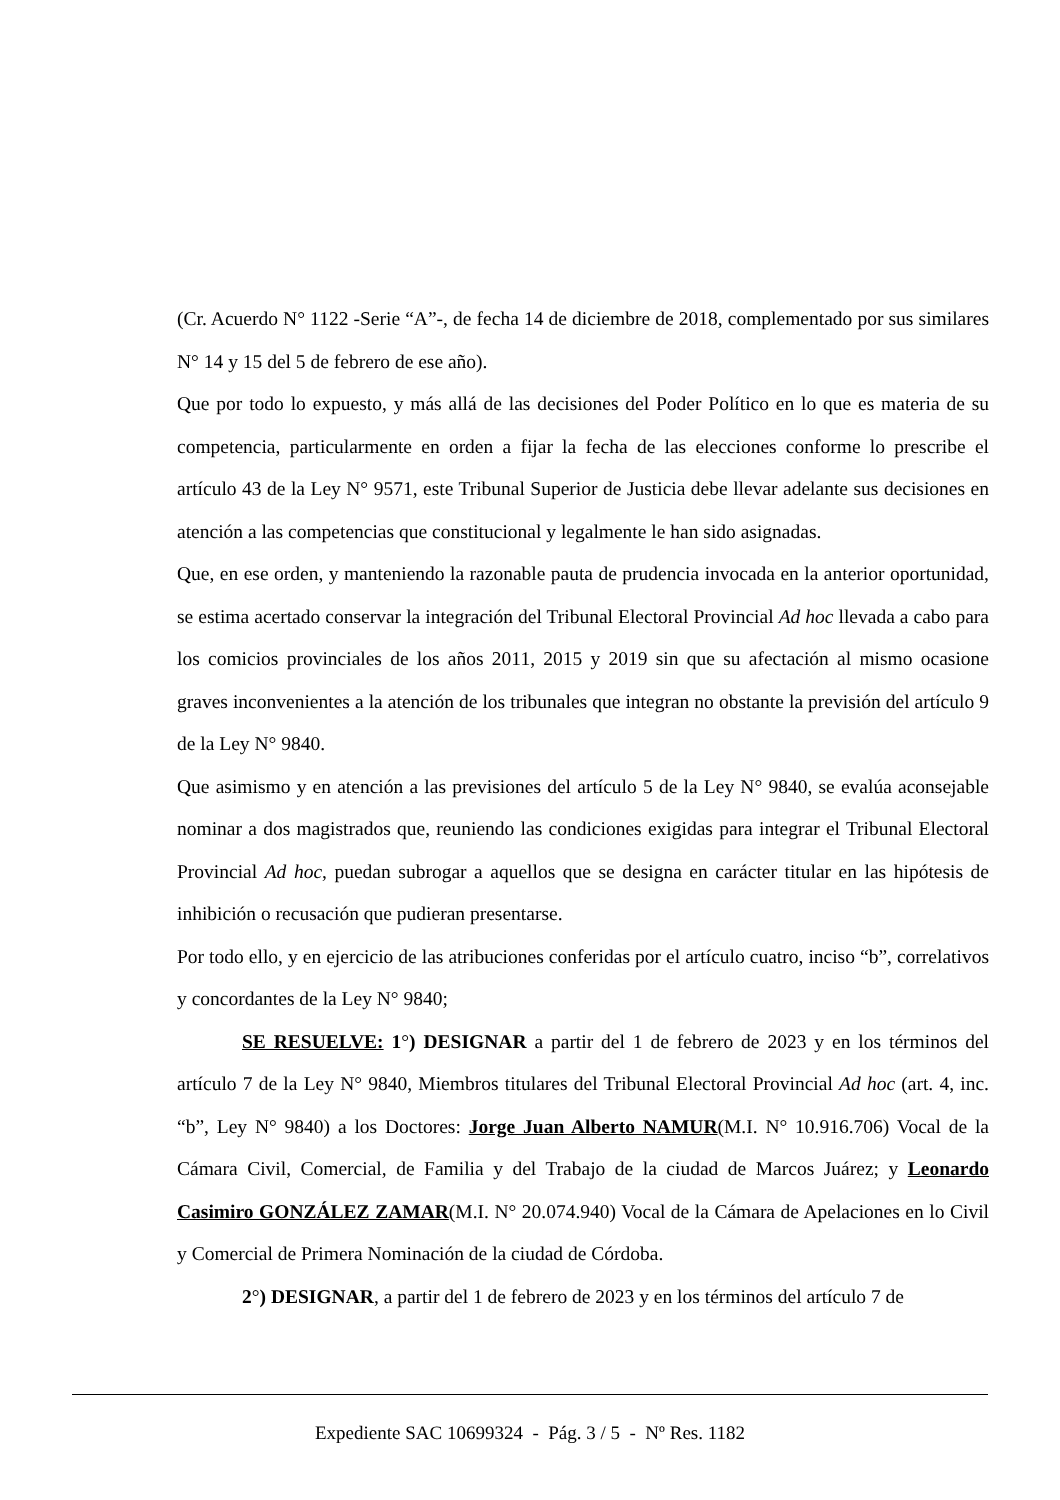(Cr. Acuerdo N° 1122 -Serie “A”-, de fecha 14 de diciembre de 2018, complementado por sus similares N° 14 y 15 del 5 de febrero de ese año).
Que por todo lo expuesto, y más allá de las decisiones del Poder Político en lo que es materia de su competencia, particularmente en orden a fijar la fecha de las elecciones conforme lo prescribe el artículo 43 de la Ley N° 9571, este Tribunal Superior de Justicia debe llevar adelante sus decisiones en atención a las competencias que constitucional y legalmente le han sido asignadas.
Que, en ese orden, y manteniendo la razonable pauta de prudencia invocada en la anterior oportunidad, se estima acertado conservar la integración del Tribunal Electoral Provincial Ad hoc llevada a cabo para los comicios provinciales de los años 2011, 2015 y 2019 sin que su afectación al mismo ocasione graves inconvenientes a la atención de los tribunales que integran no obstante la previsión del artículo 9 de la Ley N° 9840.
Que asimismo y en atención a las previsiones del artículo 5 de la Ley N° 9840, se evalúa aconsejable nominar a dos magistrados que, reuniendo las condiciones exigidas para integrar el Tribunal Electoral Provincial Ad hoc, puedan subrogar a aquellos que se designa en carácter titular en las hipótesis de inhibición o recusación que pudieran presentarse.
Por todo ello, y en ejercicio de las atribuciones conferidas por el artículo cuatro, inciso “b”, correlativos y concordantes de la Ley N° 9840;
SE RESUELVE: 1°) DESIGNAR a partir del 1 de febrero de 2023 y en los términos del artículo 7 de la Ley N° 9840, Miembros titulares del Tribunal Electoral Provincial Ad hoc (art. 4, inc. “b”, Ley N° 9840) a los Doctores: Jorge Juan Alberto NAMUR(M.I. N° 10.916.706) Vocal de la Cámara Civil, Comercial, de Familia y del Trabajo de la ciudad de Marcos Juárez; y Leonardo Casimiro GONZÁLEZ ZAMAR(M.I. N° 20.074.940) Vocal de la Cámara de Apelaciones en lo Civil y Comercial de Primera Nominación de la ciudad de Córdoba.
2°) DESIGNAR, a partir del 1 de febrero de 2023 y en los términos del artículo 7 de
Expediente SAC 10699324 - Pág. 3 / 5 - Nº Res. 1182